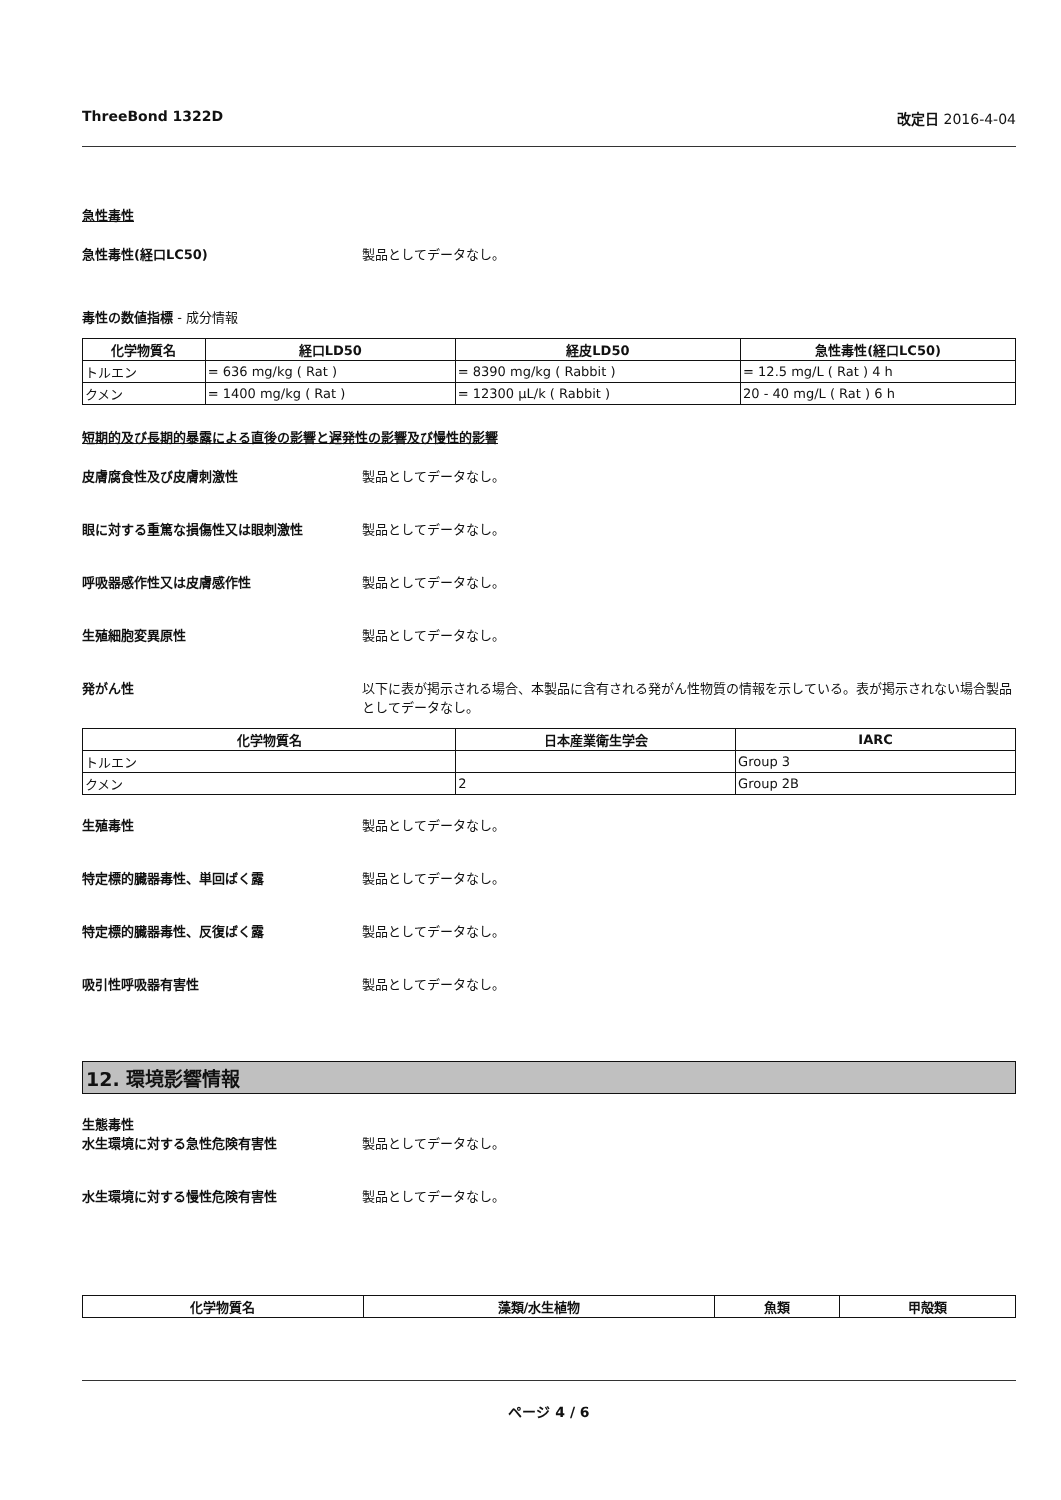ThreeBond 1322D 改定日 2016-4-04
急性毒性
急性毒性(経口LC50) 製品としてデータなし。
毒性の数値指標 - 成分情報
| 化学物質名 | 経口LD50 | 経皮LD50 | 急性毒性(経口LC50) |
| --- | --- | --- | --- |
| トルエン | = 636 mg/kg ( Rat ) | = 8390 mg/kg ( Rabbit ) | = 12.5 mg/L ( Rat ) 4 h |
| クメン | = 1400 mg/kg ( Rat ) | = 12300 µL/k ( Rabbit ) | 20 - 40 mg/L ( Rat ) 6 h |
短期的及び長期的暴露による直後の影響と遅発性の影響及び慢性的影響
皮膚腐食性及び皮膚刺激性 製品としてデータなし。
眼に対する重篤な損傷性又は眼刺激性 製品としてデータなし。
呼吸器感作性又は皮膚感作性 製品としてデータなし。
生殖細胞変異原性 製品としてデータなし。
発がん性 以下に表が掲示される場合、本製品に含有される発がん性物質の情報を示している。表が掲示されない場合製品としてデータなし。
| 化学物質名 | 日本産業衛生学会 | IARC |
| --- | --- | --- |
| トルエン | | Group 3 |
| クメン | 2 | Group 2B |
生殖毒性 製品としてデータなし。
特定標的臓器毒性、単回ばく露 製品としてデータなし。
特定標的臓器毒性、反復ばく露 製品としてデータなし。
吸引性呼吸器有害性 製品としてデータなし。
12. 環境影響情報
生態毒性
水生環境に対する急性危険有害性 製品としてデータなし。
水生環境に対する慢性危険有害性 製品としてデータなし。
| 化学物質名 | 藻類/水生植物 | 魚類 | 甲殻類 |
| --- | --- | --- | --- |
ページ 4 / 6